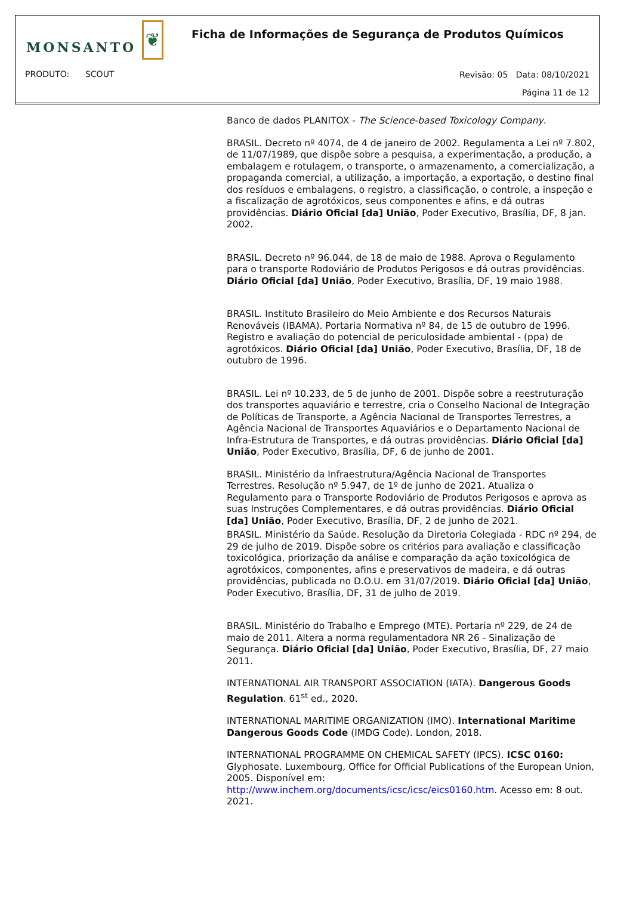MONSANTO
❦
Ficha de Informações de Segurança de Produtos Químicos
PRODUTO: SCOUT
Revisão: 05 Data: 08/10/2021
Página 11 de 12
Banco de dados PLANITOX - The Science-based Toxicology Company.
BRASIL. Decreto nº 4074, de 4 de janeiro de 2002. Regulamenta a Lei nº 7.802, de 11/07/1989, que dispõe sobre a pesquisa, a experimentação, a produção, a embalagem e rotulagem, o transporte, o armazenamento, a comercialização, a propaganda comercial, a utilização, a importação, a exportação, o destino final dos resíduos e embalagens, o registro, a classificação, o controle, a inspeção e a fiscalização de agrotóxicos, seus componentes e afins, e dá outras providências. Diário Oficial [da] União, Poder Executivo, Brasília, DF, 8 jan. 2002.
BRASIL. Decreto nº 96.044, de 18 de maio de 1988. Aprova o Regulamento para o transporte Rodoviário de Produtos Perigosos e dá outras providências. Diário Oficial [da] União, Poder Executivo, Brasília, DF, 19 maio 1988.
BRASIL. Instituto Brasileiro do Meio Ambiente e dos Recursos Naturais Renováveis (IBAMA). Portaria Normativa nº 84, de 15 de outubro de 1996. Registro e avaliação do potencial de periculosidade ambiental - (ppa) de agrotóxicos. Diário Oficial [da] União, Poder Executivo, Brasília, DF, 18 de outubro de 1996.
BRASIL. Lei nº 10.233, de 5 de junho de 2001. Dispõe sobre a reestruturação dos transportes aquaviário e terrestre, cria o Conselho Nacional de Integração de Políticas de Transporte, a Agência Nacional de Transportes Terrestres, a Agência Nacional de Transportes Aquaviários e o Departamento Nacional de Infra-Estrutura de Transportes, e dá outras providências. Diário Oficial [da] União, Poder Executivo, Brasília, DF, 6 de junho de 2001.
BRASIL. Ministério da Infraestrutura/Agência Nacional de Transportes Terrestres. Resolução nº 5.947, de 1º de junho de 2021. Atualiza o Regulamento para o Transporte Rodoviário de Produtos Perigosos e aprova as suas Instruções Complementares, e dá outras providências. Diário Oficial [da] União, Poder Executivo, Brasília, DF, 2 de junho de 2021.
BRASIL. Ministério da Saúde. Resolução da Diretoria Colegiada - RDC nº 294, de 29 de julho de 2019. Dispõe sobre os critérios para avaliação e classificação toxicológica, priorização da análise e comparação da ação toxicológica de agrotóxicos, componentes, afins e preservativos de madeira, e dá outras providências, publicada no D.O.U. em 31/07/2019. Diário Oficial [da] União, Poder Executivo, Brasília, DF, 31 de julho de 2019.
BRASIL. Ministério do Trabalho e Emprego (MTE). Portaria nº 229, de 24 de maio de 2011. Altera a norma regulamentadora NR 26 - Sinalização de Segurança. Diário Oficial [da] União, Poder Executivo, Brasília, DF, 27 maio 2011.
INTERNATIONAL AIR TRANSPORT ASSOCIATION (IATA). Dangerous Goods Regulation. 61<sup>st</sup> ed., 2020.
INTERNATIONAL MARITIME ORGANIZATION (IMO). International Maritime Dangerous Goods Code (IMDG Code). London, 2018.
INTERNATIONAL PROGRAMME ON CHEMICAL SAFETY (IPCS). ICSC 0160: Glyphosate. Luxembourg, Office for Official Publications of the European Union, 2005. Disponível em: http://www.inchem.org/documents/icsc/icsc/eics0160.htm. Acesso em: 8 out. 2021.